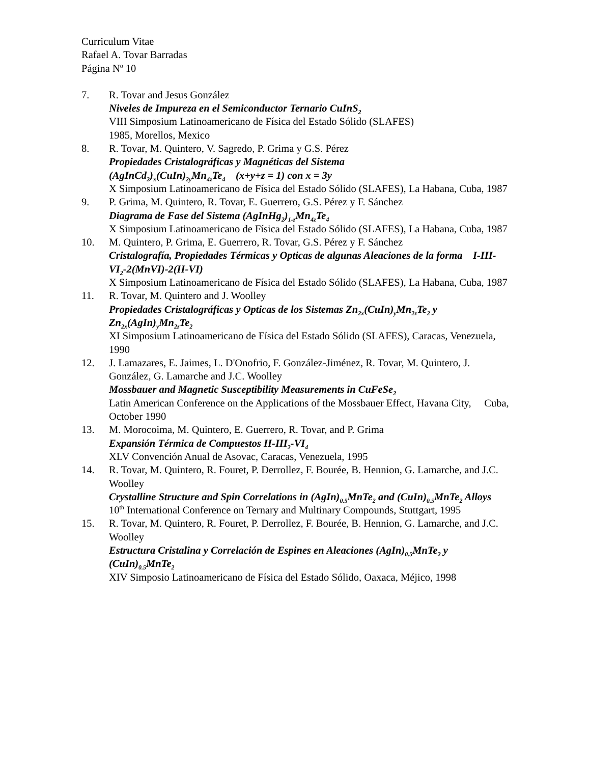Curriculum Vitae
Rafael A. Tovar Barradas
Página N<sup>o</sup> 10
7. R. Tovar and Jesus González
Niveles de Impureza en el Semiconductor Ternario CuInS<sub>2</sub>
VIII Simposium Latinoamericano de Física del Estado Sólido (SLAFES)
1985, Morellos, Mexico
8. R. Tovar, M. Quintero, V. Sagredo, P. Grima y G.S. Pérez
Propiedades Cristalográficas y Magnéticas del Sistema
(AgInCd<sub>2</sub>)<sub>x</sub>(CuIn)<sub>2y</sub>Mn<sub>4z</sub>Te<sub>4</sub> (x+y+z = 1) con x = 3y
X Simposium Latinoamericano de Física del Estado Sólido (SLAFES), La Habana, Cuba, 1987
9. P. Grima, M. Quintero, R. Tovar, E. Guerrero, G.S. Pérez y F. Sánchez
Diagrama de Fase del Sistema (AgInHg<sub>2</sub>)<sub>1-z</sub>Mn<sub>4z</sub>Te<sub>4</sub>
X Simposium Latinoamericano de Física del Estado Sólido (SLAFES), La Habana, Cuba, 1987
10. M. Quintero, P. Grima, E. Guerrero, R. Tovar, G.S. Pérez y F. Sánchez
Cristalografía, Propiedades Térmicas y Opticas de algunas Aleaciones de la forma I-III-VI<sub>2</sub>-2(MnVI)-2(II-VI)
X Simposium Latinoamericano de Física del Estado Sólido (SLAFES), La Habana, Cuba, 1987
11. R. Tovar, M. Quintero and J. Woolley
Propiedades Cristalográficas y Opticas de los Sistemas Zn<sub>2x</sub>(CuIn)<sub>y</sub>Mn<sub>2z</sub>Te<sub>2</sub> y Zn<sub>2x</sub>(AgIn)<sub>y</sub>Mn<sub>2z</sub>Te<sub>2</sub>
XI Simposium Latinoamericano de Física del Estado Sólido (SLAFES), Caracas, Venezuela, 1990
12. J. Lamazares, E. Jaimes, L. D'Onofrio, F. González-Jiménez, R. Tovar, M. Quintero, J. González, G. Lamarche and J.C. Woolley
Mossbauer and Magnetic Susceptibility Measurements in CuFeSe<sub>2</sub>
Latin American Conference on the Applications of the Mossbauer Effect, Havana City, Cuba, October 1990
13. M. Morocoima, M. Quintero, E. Guerrero, R. Tovar, and P. Grima
Expansión Térmica de Compuestos II-III<sub>2</sub>-VI<sub>4</sub>
XLV Convención Anual de Asovac, Caracas, Venezuela, 1995
14. R. Tovar, M. Quintero, R. Fouret, P. Derrollez, F. Bourée, B. Hennion, G. Lamarche, and J.C. Woolley
Crystalline Structure and Spin Correlations in (AgIn)<sub>0.5</sub>MnTe<sub>2</sub> and (CuIn)<sub>0.5</sub>MnTe<sub>2</sub> Alloys
10<sup>th</sup> International Conference on Ternary and Multinary Compounds, Stuttgart, 1995
15. R. Tovar, M. Quintero, R. Fouret, P. Derrollez, F. Bourée, B. Hennion, G. Lamarche, and J.C. Woolley
Estructura Cristalina y Correlación de Espines en Aleaciones (AgIn)<sub>0.5</sub>MnTe<sub>2</sub> y (CuIn)<sub>0.5</sub>MnTe<sub>2</sub>
XIV Simposio Latinoamericano de Física del Estado Sólido, Oaxaca, Méjico, 1998